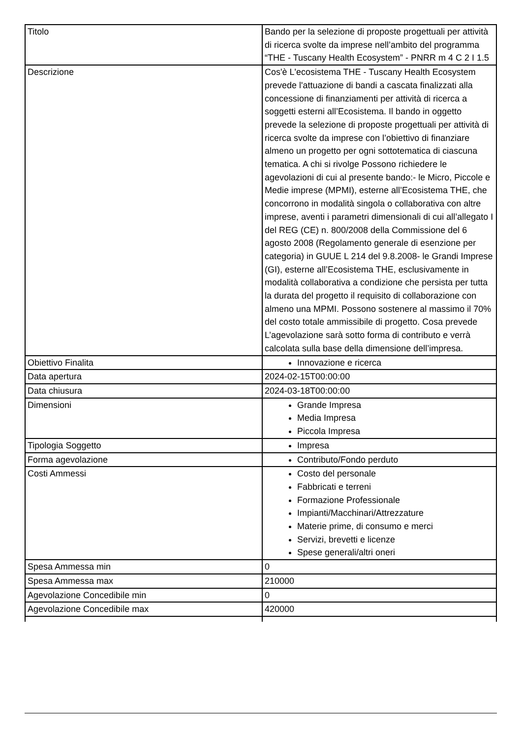| Titolo | Bando per la selezione di proposte progettuali per attività di ricerca svolte da imprese nell’ambito del programma “THE - Tuscany Health Ecosystem” - PNRR m 4 C 2 I 1.5 |
| Descrizione | Cos'è L'ecosistema THE - Tuscany Health Ecosystem prevede l'attuazione di bandi a cascata finalizzati alla concessione di finanziamenti per attività di ricerca a soggetti esterni all’Ecosistema. Il bando in oggetto prevede la selezione di proposte progettuali per attività di ricerca svolte da imprese con l’obiettivo di finanziare almeno un progetto per ogni sottotematica di ciascuna tematica. A chi si rivolge Possono richiedere le agevolazioni di cui al presente bando:- le Micro, Piccole e Medie imprese (MPMI), esterne all’Ecosistema THE, che concorrono in modalità singola o collaborativa con altre imprese, aventi i parametri dimensionali di cui all’allegato I del REG (CE) n. 800/2008 della Commissione del 6 agosto 2008 (Regolamento generale di esenzione per categoria) in GUUE L 214 del 9.8.2008- le Grandi Imprese (GI), esterne all’Ecosistema THE, esclusivamente in modalità collaborativa a condizione che persista per tutta la durata del progetto il requisito di collaborazione con almeno una MPMI. Possono sostenere al massimo il 70% del costo totale ammissibile di progetto. Cosa prevede L’agevolazione sarà sotto forma di contributo e verrà calcolata sulla base della dimensione dell’impresa. |
| Obiettivo Finalita | Innovazione e ricerca |
| Data apertura | 2024-02-15T00:00:00 |
| Data chiusura | 2024-03-18T00:00:00 |
| Dimensioni | Grande Impresa Media Impresa Piccola Impresa |
| Tipologia Soggetto | Impresa |
| Forma agevolazione | Contributo/Fondo perduto |
| Costi Ammessi | Costo del personale Fabbricati e terreni Formazione Professionale Impianti/Macchinari/Attrezzature Materie prime, di consumo e merci Servizi, brevetti e licenze Spese generali/altri oneri |
| Spesa Ammessa min | 0 |
| Spesa Ammessa max | 210000 |
| Agevolazione Concedibile min | 0 |
| Agevolazione Concedibile max | 420000 |